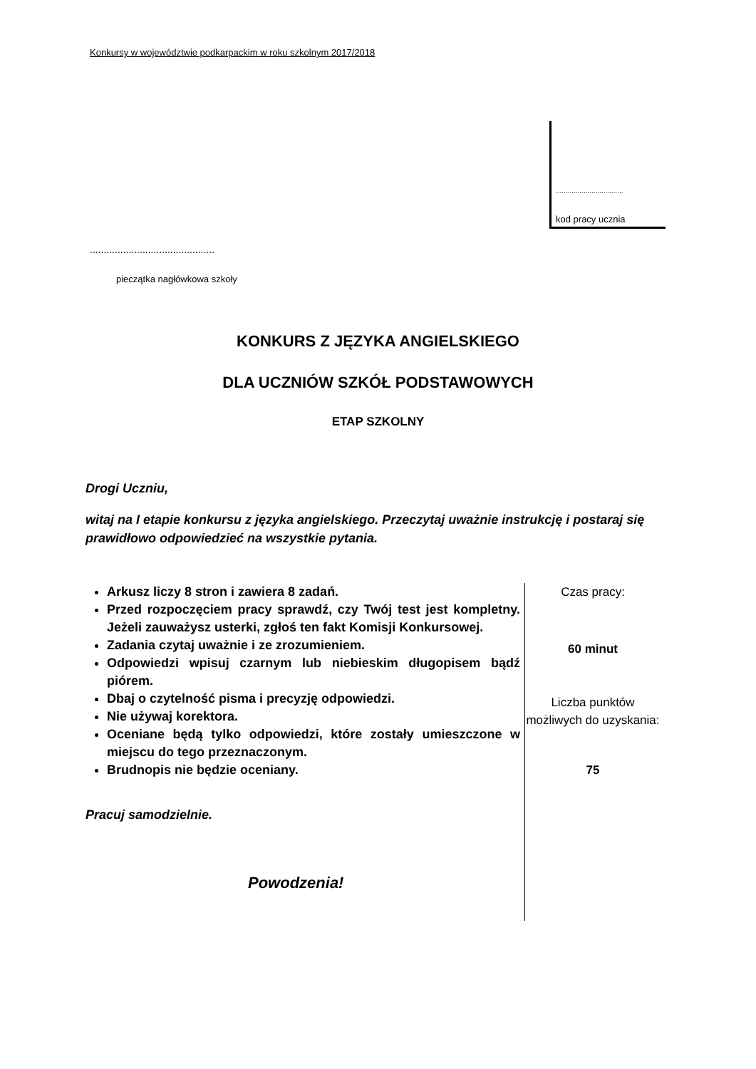Konkursy w województwie podkarpackim w roku szkolnym 2017/2018
..................................
kod pracy ucznia
.............................................
pieczątka nagłówkowa szkoły
KONKURS Z JĘZYKA ANGIELSKIEGO
DLA UCZNIÓW SZKÓŁ PODSTAWOWYCH
ETAP SZKOLNY
Drogi Uczniu,
witaj na I etapie konkursu z języka angielskiego. Przeczytaj uważnie instrukcję i postaraj się prawidłowo odpowiedzieć na wszystkie pytania.
Arkusz liczy 8 stron i zawiera 8 zadań.
Przed rozpoczęciem pracy sprawdź, czy Twój test jest kompletny. Jeżeli zauważysz usterki, zgłoś ten fakt Komisji Konkursowej.
Zadania czytaj uważnie i ze zrozumieniem.
Odpowiedzi wpisuj czarnym lub niebieskim długopisem bądź piórem.
Dbaj o czytelność pisma i precyzję odpowiedzi.
Nie używaj korektora.
Oceniane będą tylko odpowiedzi, które zostały umieszczone w miejscu do tego przeznaczonym.
Brudnopis nie będzie oceniany.
Pracuj samodzielnie.
Powodzenia!
Czas pracy:
60 minut
Liczba punktów możliwych do uzyskania:
75